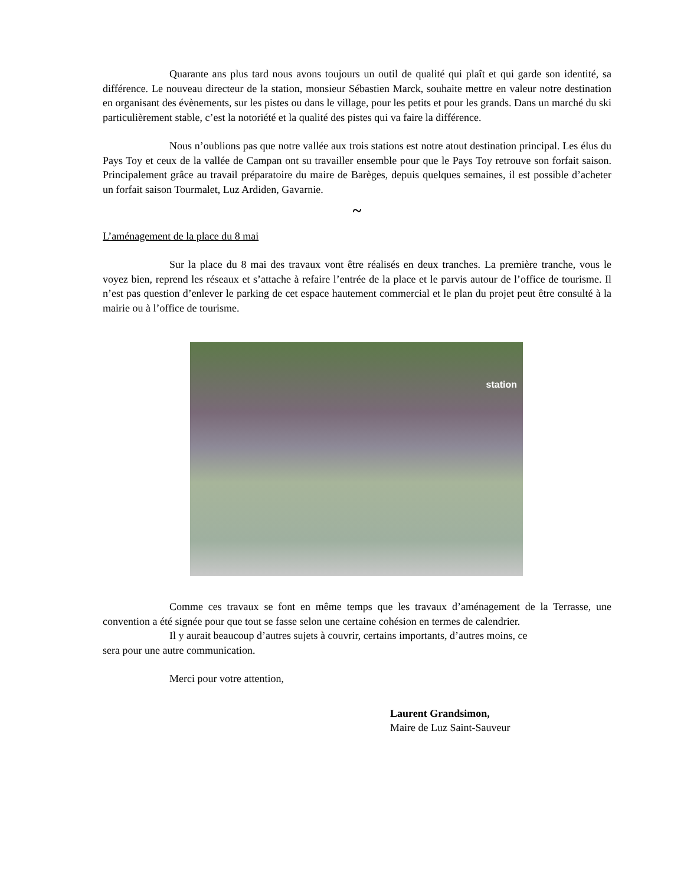Quarante ans plus tard nous avons toujours un outil de qualité qui plaît et qui garde son identité, sa différence. Le nouveau directeur de la station, monsieur Sébastien Marck, souhaite mettre en valeur notre destination en organisant des évènements, sur les pistes ou dans le village, pour les petits et pour les grands. Dans un marché du ski particulièrement stable, c’est la notoriété et la qualité des pistes qui va faire la différence.
Nous n’oublions pas que notre vallée aux trois stations est notre atout destination principal. Les élus du Pays Toy et ceux de la vallée de Campan ont su travailler ensemble pour que le Pays Toy retrouve son forfait saison. Principalement grâce au travail préparatoire du maire de Barèges, depuis quelques semaines, il est possible d’acheter un forfait saison Tourmalet, Luz Ardiden, Gavarnie.
~
L’aménagement de la place du 8 mai
Sur la place du 8 mai des travaux vont être réalisés en deux tranches. La première tranche, vous le voyez bien, reprend les réseaux et s’attache à refaire l’entrée de la place et le parvis autour de l’office de tourisme. Il n’est pas question d’enlever le parking de cet espace hautement commercial et le plan du projet peut être consulté à la mairie ou à l’office de tourisme.
station
Comme ces travaux se font en même temps que les travaux d’aménagement de la Terrasse, une convention a été signée pour que tout se fasse selon une certaine cohésion en termes de calendrier.
Il y aurait beaucoup d’autres sujets à couvrir, certains importants, d’autres moins, ce
sera pour une autre communication.
Merci pour votre attention,
Laurent Grandsimon,
Maire de Luz Saint-Sauveur